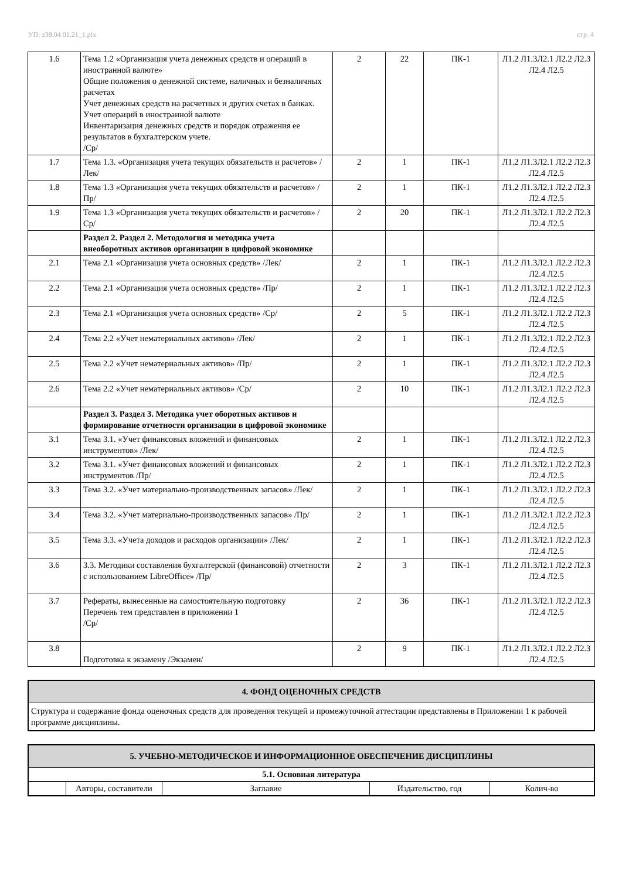УП: z38.04.01.21_1.plx стр. 4
| 1.6 | Тема 1.2 «Организация учета денежных средств и операций в иностранной валюте» Общие положения о денежной системе, наличных и безналичных расчетах Учет денежных средств на расчетных и других счетах в банках. Учет операций в иностранной валюте Инвентаризация денежных средств и порядок отражения ее результатов в бухгалтерском учете. /Ср/ | 2 | 22 | ПК-1 | Л1.2 Л1.3Л2.1 Л2.2 Л2.3 Л2.4 Л2.5 |
| 1.7 | Тема 1.3. «Организация учета текущих обязательств и расчетов» /Лек/ | 2 | 1 | ПК-1 | Л1.2 Л1.3Л2.1 Л2.2 Л2.3 Л2.4 Л2.5 |
| 1.8 | Тема 1.3 «Организация учета текущих обязательств и расчетов» /Пр/ | 2 | 1 | ПК-1 | Л1.2 Л1.3Л2.1 Л2.2 Л2.3 Л2.4 Л2.5 |
| 1.9 | Тема 1.3 «Организация учета текущих обязательств и расчетов» /Ср/ | 2 | 20 | ПК-1 | Л1.2 Л1.3Л2.1 Л2.2 Л2.3 Л2.4 Л2.5 |
| | Раздел 2. Раздел 2. Методология и методика учета внеоборотных активов организации в цифровой экономике | | | | |
| 2.1 | Тема 2.1 «Организация учета основных средств» /Лек/ | 2 | 1 | ПК-1 | Л1.2 Л1.3Л2.1 Л2.2 Л2.3 Л2.4 Л2.5 |
| 2.2 | Тема 2.1 «Организация учета основных средств» /Пр/ | 2 | 1 | ПК-1 | Л1.2 Л1.3Л2.1 Л2.2 Л2.3 Л2.4 Л2.5 |
| 2.3 | Тема 2.1 «Организация учета основных средств» /Ср/ | 2 | 5 | ПК-1 | Л1.2 Л1.3Л2.1 Л2.2 Л2.3 Л2.4 Л2.5 |
| 2.4 | Тема 2.2 «Учет нематериальных активов» /Лек/ | 2 | 1 | ПК-1 | Л1.2 Л1.3Л2.1 Л2.2 Л2.3 Л2.4 Л2.5 |
| 2.5 | Тема 2.2 «Учет нематериальных активов» /Пр/ | 2 | 1 | ПК-1 | Л1.2 Л1.3Л2.1 Л2.2 Л2.3 Л2.4 Л2.5 |
| 2.6 | Тема 2.2 «Учет нематериальных активов» /Ср/ | 2 | 10 | ПК-1 | Л1.2 Л1.3Л2.1 Л2.2 Л2.3 Л2.4 Л2.5 |
| | Раздел 3. Раздел 3. Методика учет оборотных активов и формирование отчетности организации в цифровой экономике | | | | |
| 3.1 | Тема 3.1. «Учет финансовых вложений и финансовых инструментов» /Лек/ | 2 | 1 | ПК-1 | Л1.2 Л1.3Л2.1 Л2.2 Л2.3 Л2.4 Л2.5 |
| 3.2 | Тема 3.1. «Учет финансовых вложений и финансовых инструментов /Пр/ | 2 | 1 | ПК-1 | Л1.2 Л1.3Л2.1 Л2.2 Л2.3 Л2.4 Л2.5 |
| 3.3 | Тема 3.2. «Учет материально-производственных запасов» /Лек/ | 2 | 1 | ПК-1 | Л1.2 Л1.3Л2.1 Л2.2 Л2.3 Л2.4 Л2.5 |
| 3.4 | Тема 3.2. «Учет материально-производственных запасов» /Пр/ | 2 | 1 | ПК-1 | Л1.2 Л1.3Л2.1 Л2.2 Л2.3 Л2.4 Л2.5 |
| 3.5 | Тема 3.3. «Учета доходов и расходов организации» /Лек/ | 2 | 1 | ПК-1 | Л1.2 Л1.3Л2.1 Л2.2 Л2.3 Л2.4 Л2.5 |
| 3.6 | 3.3. Методики составления бухгалтерской (финансовой) отчетности с использованием LibreOffice» /Пр/ | 2 | 3 | ПК-1 | Л1.2 Л1.3Л2.1 Л2.2 Л2.3 Л2.4 Л2.5 |
| 3.7 | Рефераты, вынесенные на самостоятельную подготовку Перечень тем представлен в приложении 1 /Ср/ | 2 | 36 | ПК-1 | Л1.2 Л1.3Л2.1 Л2.2 Л2.3 Л2.4 Л2.5 |
| 3.8 | Подготовка к экзамену /Экзамен/ | 2 | 9 | ПК-1 | Л1.2 Л1.3Л2.1 Л2.2 Л2.3 Л2.4 Л2.5 |
4. ФОНД ОЦЕНОЧНЫХ СРЕДСТВ
Структура и содержание фонда оценочных средств для проведения текущей и промежуточной аттестации представлены в Приложении 1 к рабочей программе дисциплины.
5. УЧЕБНО-МЕТОДИЧЕСКОЕ И ИНФОРМАЦИОННОЕ ОБЕСПЕЧЕНИЕ ДИСЦИПЛИНЫ
| 5.1. Основная литература | | | | |
| --- | --- | --- | --- | --- |
| | Авторы, составители | Заглавие | Издательство, год | Колич-во |